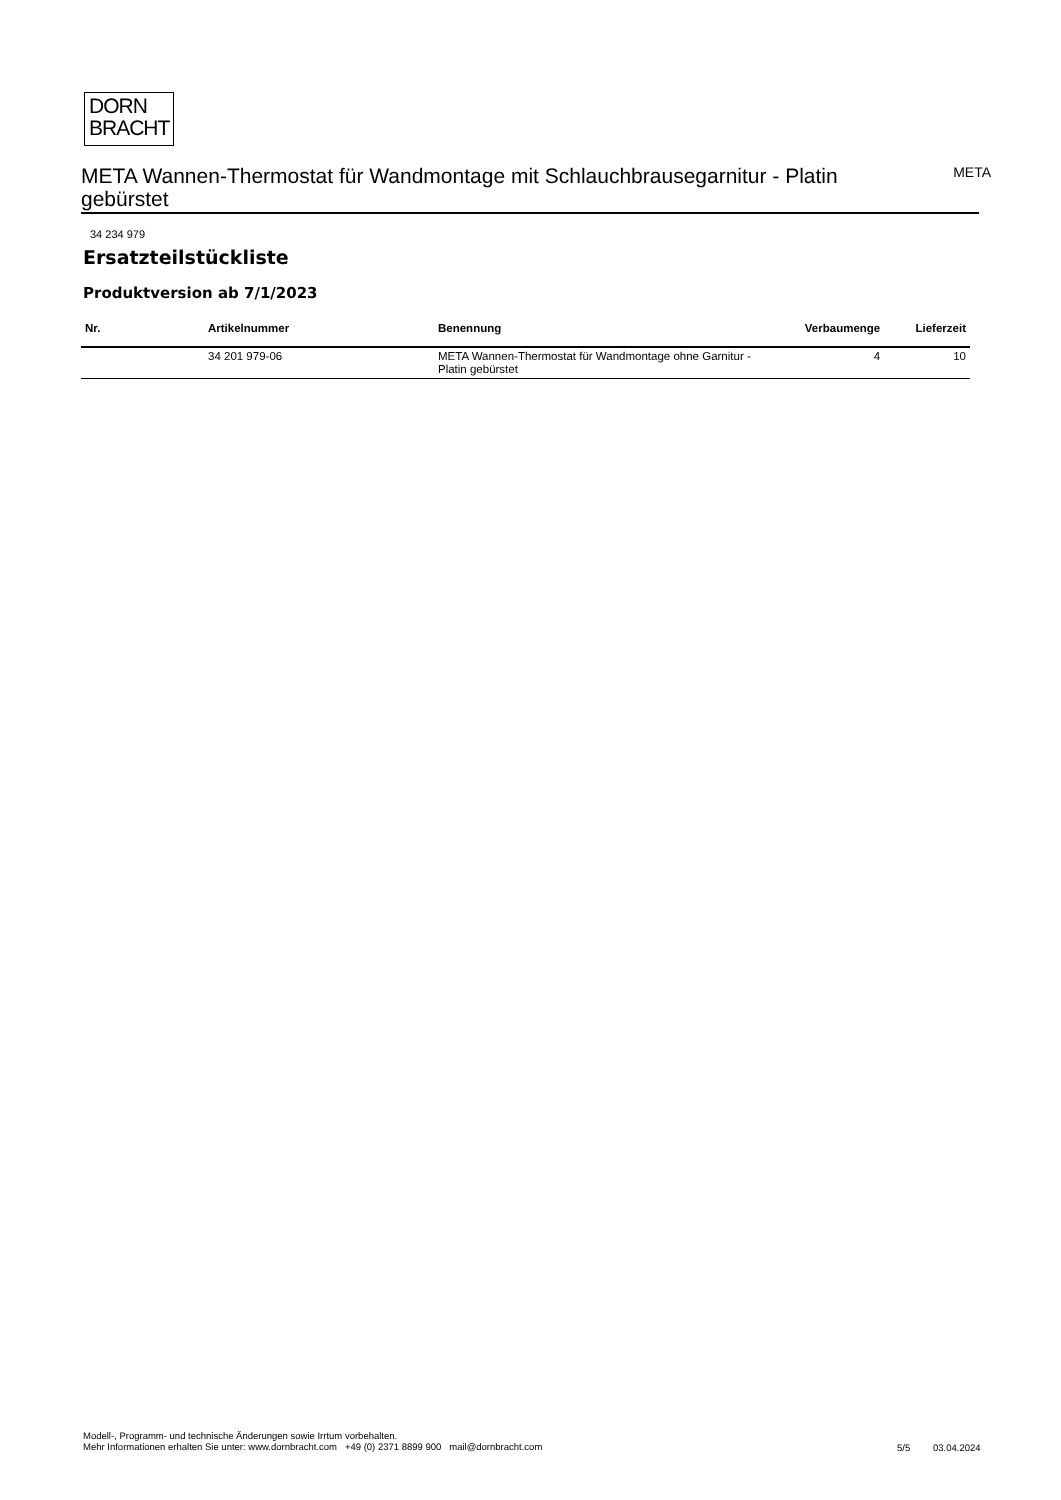DORN
BRACHT
META Wannen-Thermostat für Wandmontage mit Schlauchbrausegarnitur - Platin gebürstet
META
34 234 979
Ersatzteilstückliste
Produktversion ab 7/1/2023
| Nr. | Artikelnummer | Benennung | Verbaumenge | Lieferzeit |
| --- | --- | --- | --- | --- |
| | 34 201 979-06 | META Wannen-Thermostat für Wandmontage ohne Garnitur - Platin gebürstet | 4 | 10 |
Modell-, Programm- und technische Änderungen sowie Irrtum vorbehalten.
Mehr Informationen erhalten Sie unter: www.dornbracht.com +49 (0) 2371 8899 900 mail@dornbracht.com
5/5 03.04.2024